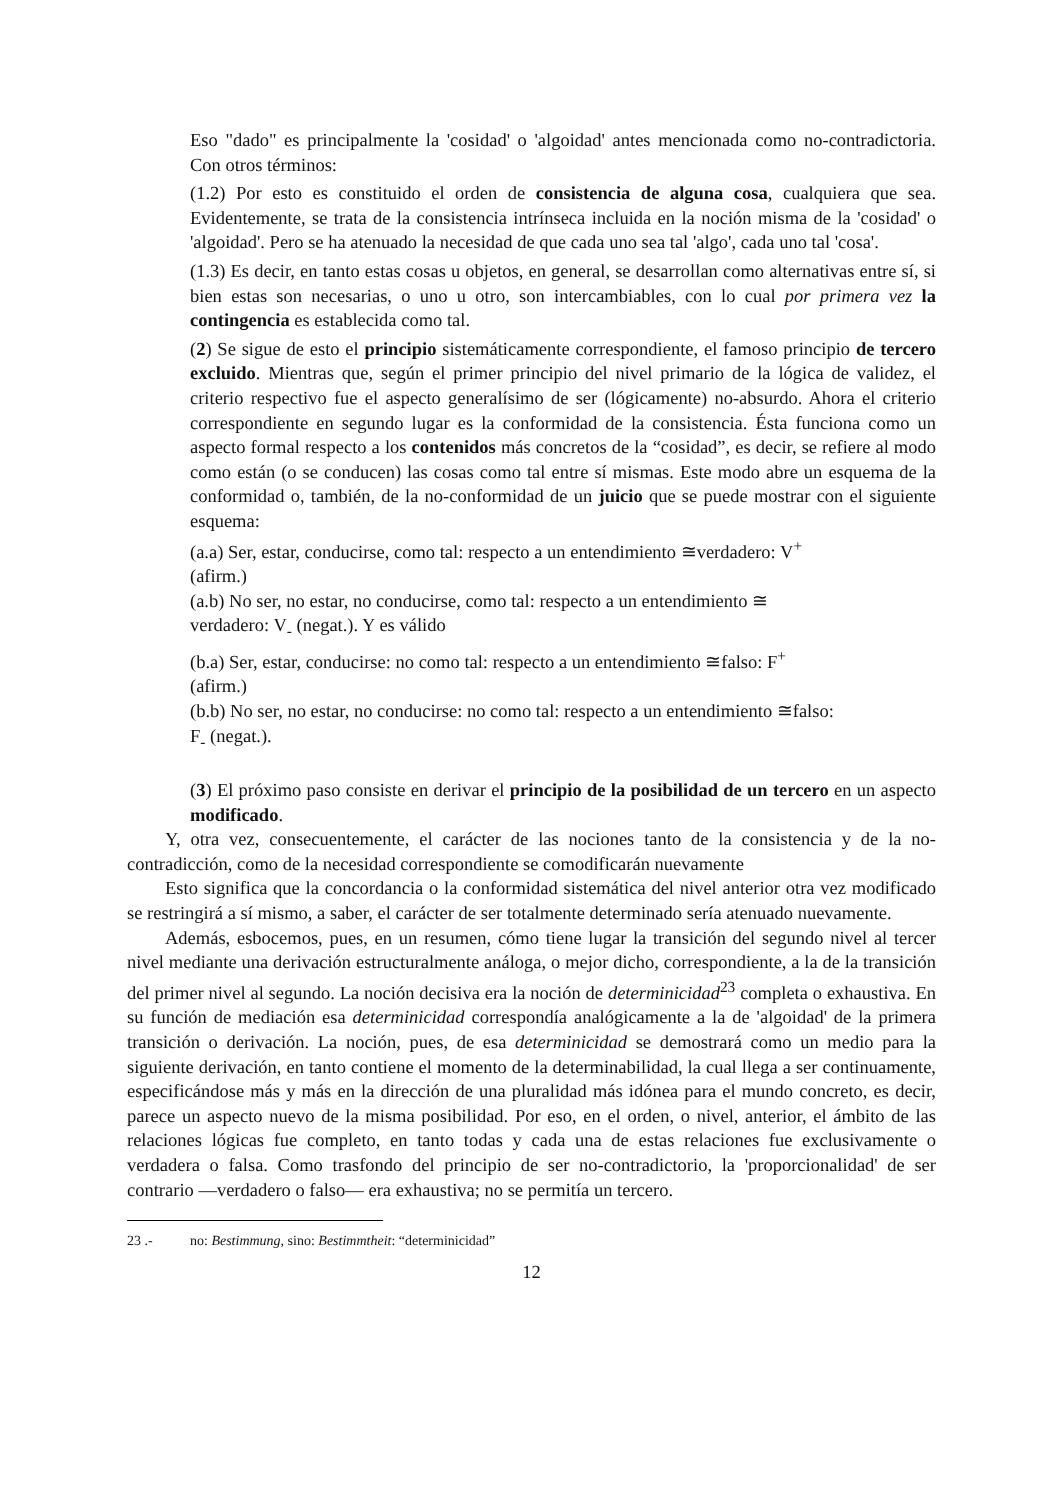Eso "dado" es principalmente la 'cosidad' o 'algoidad' antes mencionada como no-contradictoria. Con otros términos:
(1.2) Por esto es constituido el orden de consistencia de alguna cosa, cualquiera que sea. Evidentemente, se trata de la consistencia intrínseca incluida en la noción misma de la 'cosidad' o 'algoidad'. Pero se ha atenuado la necesidad de que cada uno sea tal 'algo', cada uno tal 'cosa'.
(1.3) Es decir, en tanto estas cosas u objetos, en general, se desarrollan como alternativas entre sí, si bien estas son necesarias, o uno u otro, son intercambiables, con lo cual por primera vez la contingencia es establecida como tal.
(2) Se sigue de esto el principio sistemáticamente correspondiente, el famoso principio de tercero excluido. Mientras que, según el primer principio del nivel primario de la lógica de validez, el criterio respectivo fue el aspecto generalísimo de ser (lógicamente) no-absurdo. Ahora el criterio correspondiente en segundo lugar es la conformidad de la consistencia. Ésta funciona como un aspecto formal respecto a los contenidos más concretos de la “cosidad”, es decir, se refiere al modo como están (o se conducen) las cosas como tal entre sí mismas. Este modo abre un esquema de la conformidad o, también, de la no-conformidad de un juicio que se puede mostrar con el siguiente esquema:
(a.a) Ser, estar, conducirse, como tal: respecto a un entendimiento ≅verdadero: V<sup>+</sup>
(afirm.)
(a.b) No ser, no estar, no conducirse, como tal: respecto a un entendimiento ≅
verdadero: V<sub>-</sub> (negat.). Y es válido
(b.a) Ser, estar, conducirse: no como tal: respecto a un entendimiento ≅falso: F<sup>+</sup>
(afirm.)
(b.b) No ser, no estar, no conducirse: no como tal: respecto a un entendimiento ≅falso:
F<sub>-</sub> (negat.).
(3) El próximo paso consiste en derivar el principio de la posibilidad de un tercero en un aspecto modificado.
Y, otra vez, consecuentemente, el carácter de las nociones tanto de la consistencia y de la no-contradicción, como de la necesidad correspondiente se comodificarán nuevamente
Esto significa que la concordancia o la conformidad sistemática del nivel anterior otra vez modificado se restringirá a sí mismo, a saber, el carácter de ser totalmente determinado sería atenuado nuevamente.
Además, esbocemos, pues, en un resumen, cómo tiene lugar la transición del segundo nivel al tercer nivel mediante una derivación estructuralmente análoga, o mejor dicho, correspondiente, a la de la transición del primer nivel al segundo. La noción decisiva era la noción de determinicidad<sup>23</sup> completa o exhaustiva. En su función de mediación esa determinicidad correspondía analógicamente a la de 'algoidad' de la primera transición o derivación. La noción, pues, de esa determinicidad se demostrará como un medio para la siguiente derivación, en tanto contiene el momento de la determinabilidad, la cual llega a ser continuamente, especificándose más y más en la dirección de una pluralidad más idónea para el mundo concreto, es decir, parece un aspecto nuevo de la misma posibilidad. Por eso, en el orden, o nivel, anterior, el ámbito de las relaciones lógicas fue completo, en tanto todas y cada una de estas relaciones fue exclusivamente o verdadera o falsa. Como trasfondo del principio de ser no-contradictorio, la 'proporcionalidad' de ser contrario —verdadero o falso— era exhaustiva; no se permitía un tercero.
23 .- no: Bestimmung, sino: Bestimmtheit: “determinicidad”
12